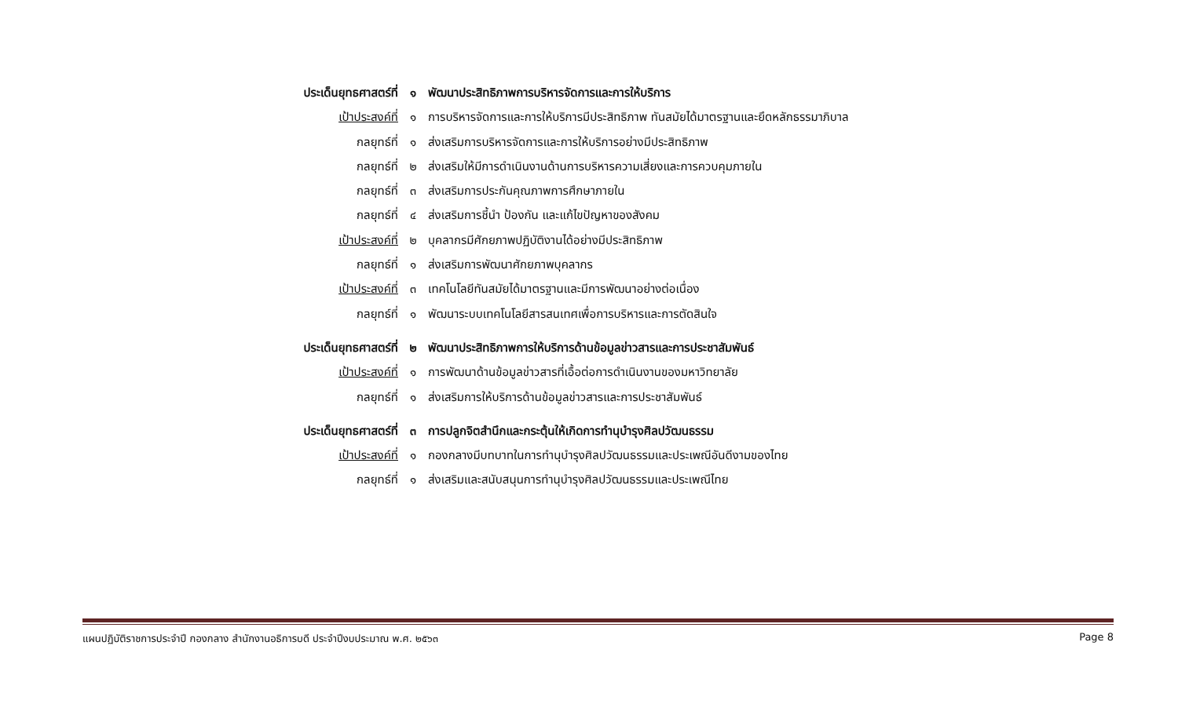ประเด็นยุทธศาสตร์ที่ ๑ พัฒนาประสิทธิภาพการบริหารจัดการและการให้บริการ
เป้าประสงค์ที่ ๑ การบริหารจัดการและการให้บริการมีประสิทธิภาพ ทันสมัยได้มาตรฐานและยึดหลักธรรมาภิบาล
กลยุทธ์ที่ ๑ ส่งเสริมการบริหารจัดการและการให้บริการอย่างมีประสิทธิภาพ
กลยุทธ์ที่ ๒ ส่งเสริมให้มีการดำเนินงานด้านการบริหารความเสี่ยงและการควบคุมภายใน
กลยุทธ์ที่ ๓ ส่งเสริมการประกันคุณภาพการศึกษาภายใน
กลยุทธ์ที่ ๔ ส่งเสริมการชี้นำ ป้องกัน และแก้ไขปัญหาของสังคม
เป้าประสงค์ที่ ๒ บุคลากรมีศักยภาพปฏิบัติงานได้อย่างมีประสิทธิภาพ
กลยุทธ์ที่ ๑ ส่งเสริมการพัฒนาศักยภาพบุคลากร
เป้าประสงค์ที่ ๓ เทคโนโลยีทันสมัยได้มาตรฐานและมีการพัฒนาอย่างต่อเนื่อง
กลยุทธ์ที่ ๑ พัฒนาระบบเทคโนโลยีสารสนเทศเพื่อการบริหารและการตัดสินใจ
ประเด็นยุทธศาสตร์ที่ ๒ พัฒนาประสิทธิภาพการให้บริการด้านข้อมูลข่าวสารและการประชาสัมพันธ์
เป้าประสงค์ที่ ๑ การพัฒนาด้านข้อมูลข่าวสารที่เอื้อต่อการดำเนินงานของมหาวิทยาลัย
กลยุทธ์ที่ ๑ ส่งเสริมการให้บริการด้านข้อมูลข่าวสารและการประชาสัมพันธ์
ประเด็นยุทธศาสตร์ที่ ๓ การปลูกจิตสำนึกและกระตุ้นให้เกิดการทำนุบำรุงศิลปวัฒนธรรม
เป้าประสงค์ที่ ๑ กองกลางมีบทบาทในการทำนุบำรุงศิลปวัฒนธรรมและประเพณีอันดีงามของไทย
กลยุทธ์ที่ ๑ ส่งเสริมและสนับสนุนการทำนุบำรุงศิลปวัฒนธรรมและประเพณีไทย
แผนปฏิบัติราชการประจำปี กองกลาง สำนักงานอธิการบดี ประจำปีงบประมาณ พ.ศ. ๒๕๖๓ Page 8